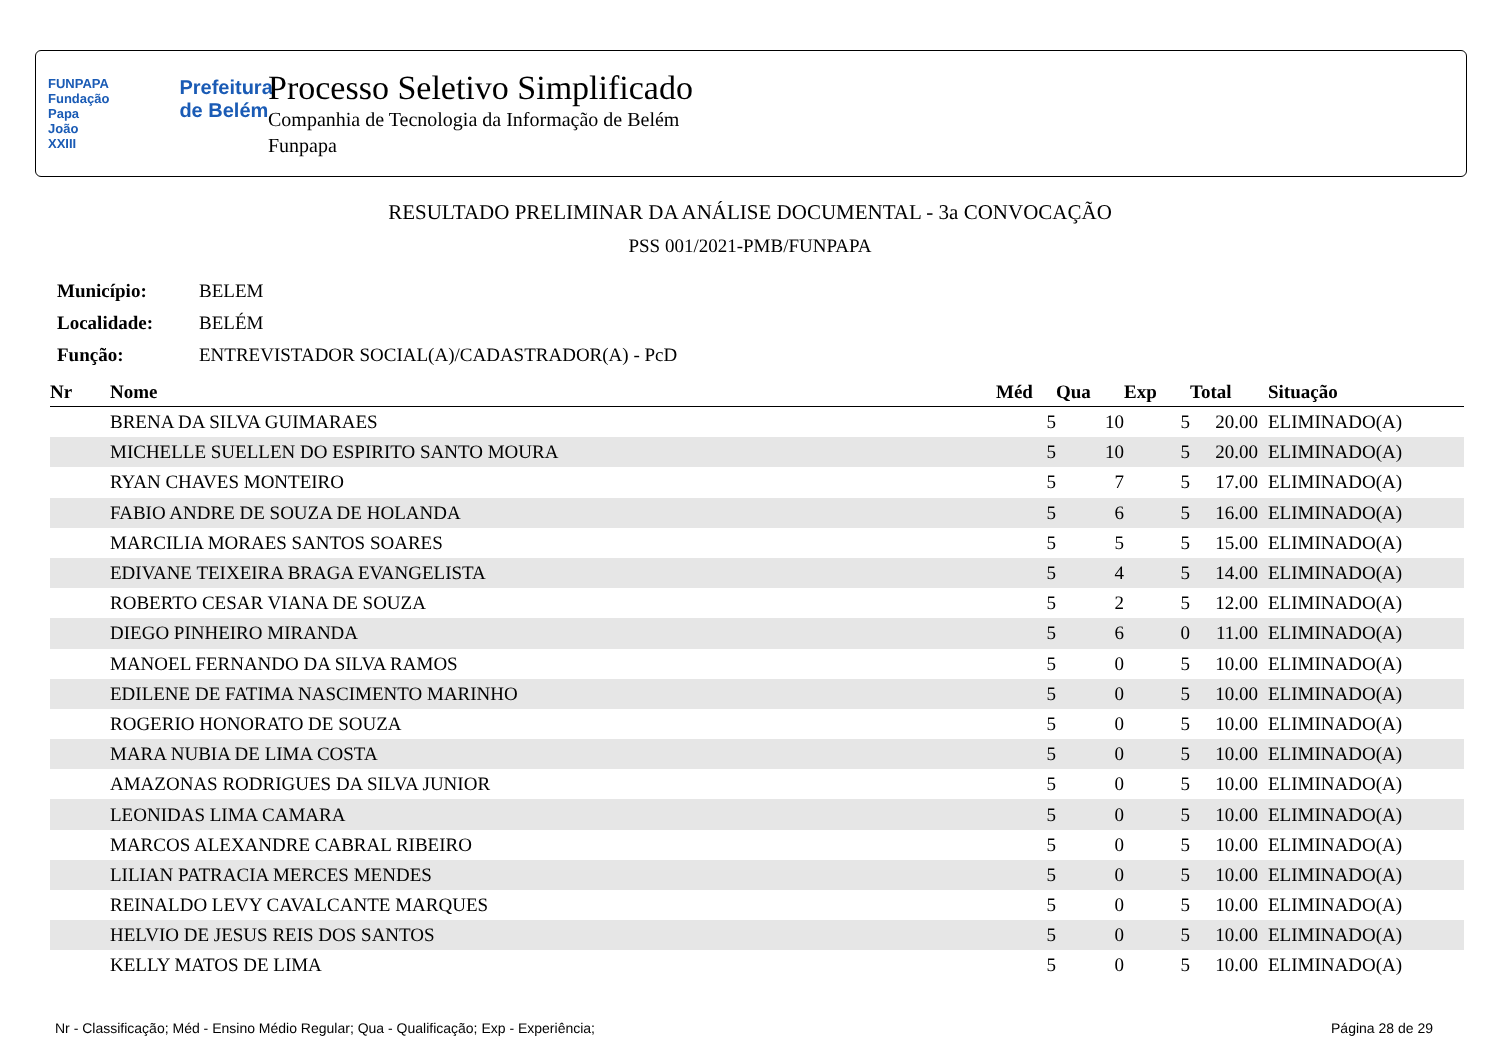FUNPAPA
Fundação
Papa João XXIII
Prefeitura
de Belém
Processo Seletivo Simplificado
Companhia de Tecnologia da Informação de Belém
Funpapa
RESULTADO PRELIMINAR DA ANÁLISE DOCUMENTAL - 3a CONVOCAÇÃO
PSS 001/2021-PMB/FUNPAPA
| Município: | BELEM |
| Localidade: | BELÉM |
| Função: | ENTREVISTADOR SOCIAL(A)/CADASTRADOR(A) - PcD |
| Nr | Nome | Méd | Qua | Exp | Total | Situação |
| --- | --- | --- | --- | --- | --- | --- |
| | BRENA DA SILVA GUIMARAES | 5 | 10 | 5 | 20.00 | ELIMINADO(A) |
| | MICHELLE SUELLEN DO ESPIRITO SANTO MOURA | 5 | 10 | 5 | 20.00 | ELIMINADO(A) |
| | RYAN CHAVES MONTEIRO | 5 | 7 | 5 | 17.00 | ELIMINADO(A) |
| | FABIO ANDRE DE SOUZA DE HOLANDA | 5 | 6 | 5 | 16.00 | ELIMINADO(A) |
| | MARCILIA MORAES SANTOS SOARES | 5 | 5 | 5 | 15.00 | ELIMINADO(A) |
| | EDIVANE TEIXEIRA BRAGA EVANGELISTA | 5 | 4 | 5 | 14.00 | ELIMINADO(A) |
| | ROBERTO CESAR VIANA DE SOUZA | 5 | 2 | 5 | 12.00 | ELIMINADO(A) |
| | DIEGO PINHEIRO MIRANDA | 5 | 6 | 0 | 11.00 | ELIMINADO(A) |
| | MANOEL FERNANDO DA SILVA RAMOS | 5 | 0 | 5 | 10.00 | ELIMINADO(A) |
| | EDILENE DE FATIMA NASCIMENTO MARINHO | 5 | 0 | 5 | 10.00 | ELIMINADO(A) |
| | ROGERIO HONORATO DE SOUZA | 5 | 0 | 5 | 10.00 | ELIMINADO(A) |
| | MARA NUBIA DE LIMA COSTA | 5 | 0 | 5 | 10.00 | ELIMINADO(A) |
| | AMAZONAS RODRIGUES DA SILVA JUNIOR | 5 | 0 | 5 | 10.00 | ELIMINADO(A) |
| | LEONIDAS LIMA CAMARA | 5 | 0 | 5 | 10.00 | ELIMINADO(A) |
| | MARCOS ALEXANDRE CABRAL RIBEIRO | 5 | 0 | 5 | 10.00 | ELIMINADO(A) |
| | LILIAN PATRACIA MERCES MENDES | 5 | 0 | 5 | 10.00 | ELIMINADO(A) |
| | REINALDO LEVY CAVALCANTE MARQUES | 5 | 0 | 5 | 10.00 | ELIMINADO(A) |
| | HELVIO DE JESUS REIS DOS SANTOS | 5 | 0 | 5 | 10.00 | ELIMINADO(A) |
| | KELLY MATOS DE LIMA | 5 | 0 | 5 | 10.00 | ELIMINADO(A) |
Nr - Classificação; Méd - Ensino Médio Regular; Qua - Qualificação; Exp - Experiência; Página 28 de 29